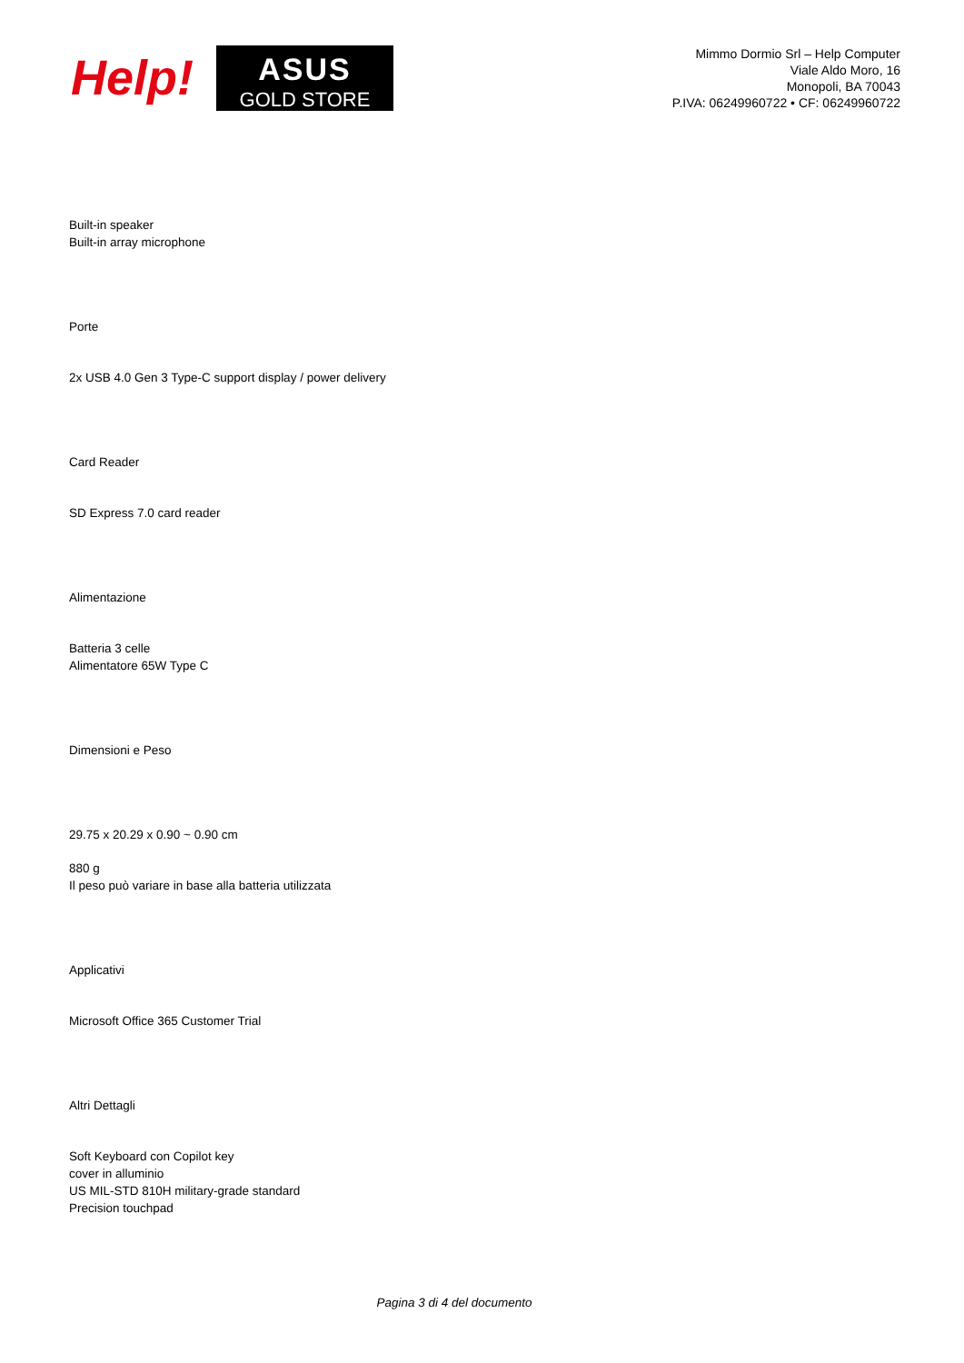Help!
ASUS
GOLD STORE
Mimmo Dormio Srl – Help Computer
Viale Aldo Moro, 16
Monopoli, BA 70043
P.IVA: 06249960722 • CF: 06249960722
Built-in speaker
Built-in array microphone
Porte
2x USB 4.0 Gen 3 Type-C support display / power delivery
Card Reader
SD Express 7.0 card reader
Alimentazione
Batteria 3 celle
Alimentatore 65W Type C
Dimensioni e Peso
29.75 x 20.29 x 0.90 ~ 0.90 cm
880 g
Il peso può variare in base alla batteria utilizzata
Applicativi
Microsoft Office 365 Customer Trial
Altri Dettagli
Soft Keyboard con Copilot key
cover in alluminio
US MIL-STD 810H military-grade standard
Precision touchpad
Pagina 3 di 4 del documento